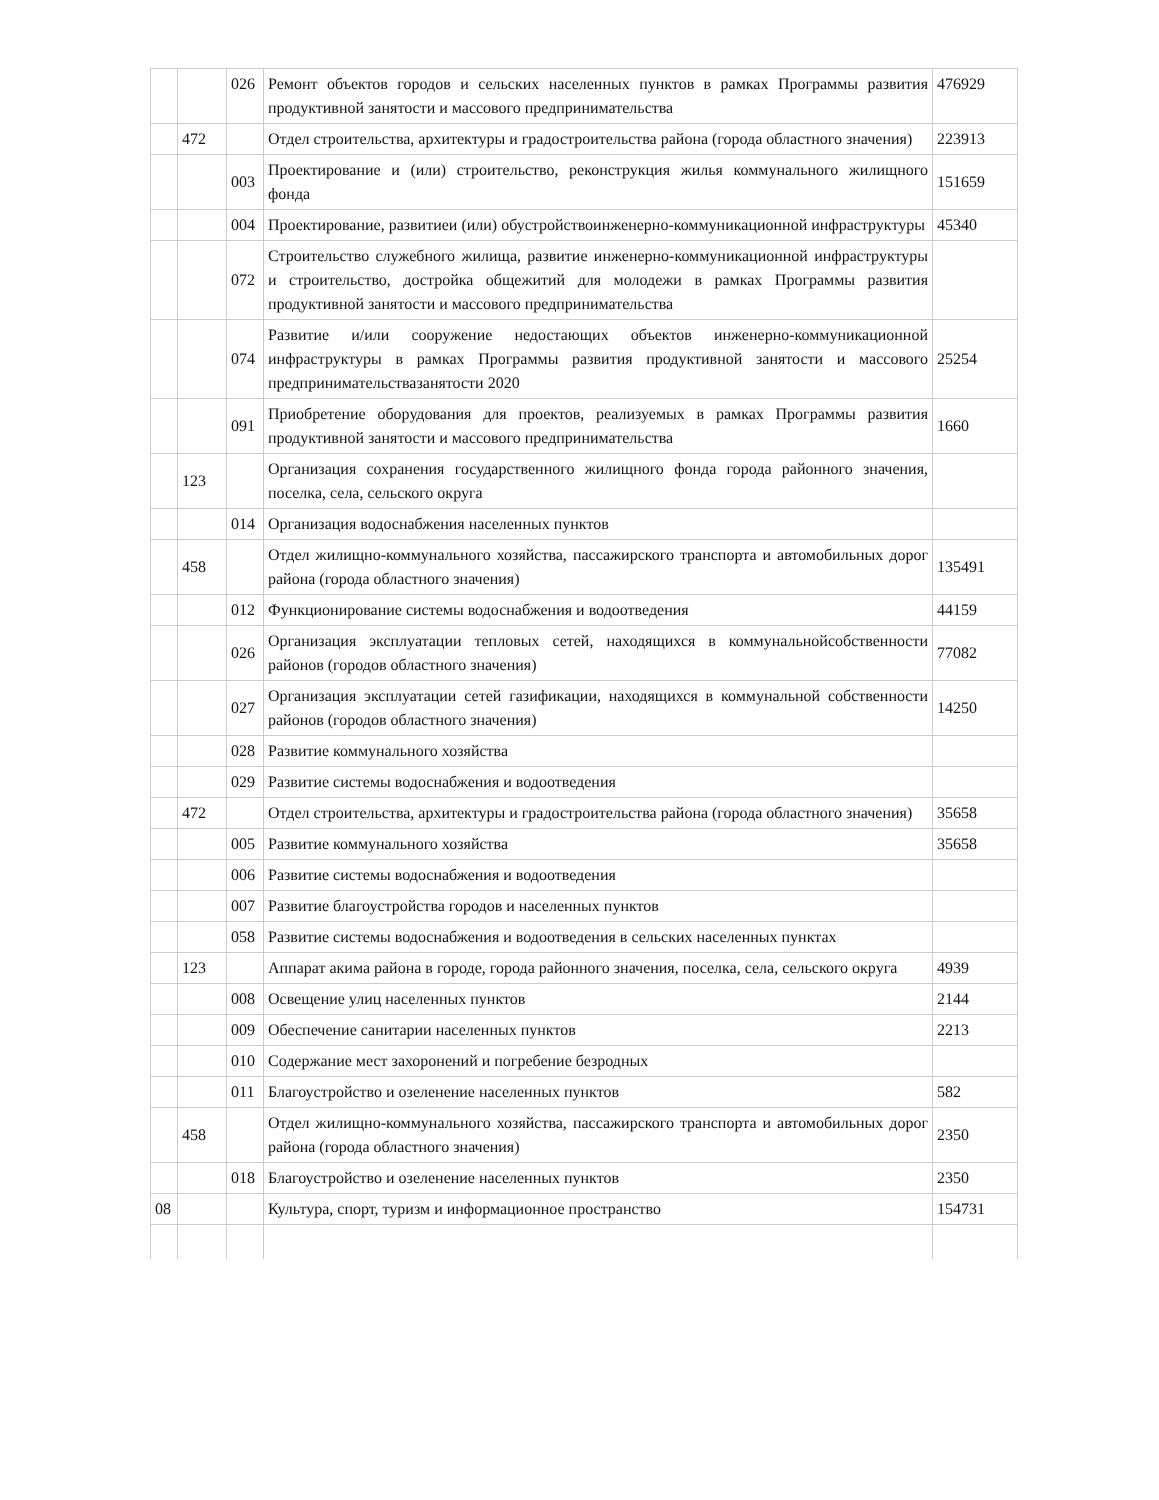| | | 026 | Ремонт объектов городов и сельских населенных пунктов в рамках Программы развития продуктивной занятости и массового предпринимательства | 476929 |
| | 472 | | Отдел строительства, архитектуры и градостроительства района (города областного значения) | 223913 |
| | | 003 | Проектирование и (или) строительство, реконструкция жилья коммунального жилищного фонда | 151659 |
| | | 004 | Проектирование, развитиеи (или) обустройствоинженерно-коммуникационной инфраструктуры | 45340 |
| | | 072 | Строительство служебного жилища, развитие инженерно-коммуникационной инфраструктуры и строительство, достройка общежитий для молодежи в рамках Программы развития продуктивной занятости и массового предпринимательства | |
| | | 074 | Развитие и/или сооружение недостающих объектов инженерно-коммуникационной инфраструктуры в рамках Программы развития продуктивной занятости и массового предпринимательствазанятости 2020 | 25254 |
| | | 091 | Приобретение оборудования для проектов, реализуемых в рамках Программы развития продуктивной занятости и массового предпринимательства | 1660 |
| | 123 | | Организация сохранения государственного жилищного фонда города районного значения, поселка, села, сельского округа | |
| | | 014 | Организация водоснабжения населенных пунктов | |
| | 458 | | Отдел жилищно-коммунального хозяйства, пассажирского транспорта и автомобильных дорог района (города областного значения) | 135491 |
| | | 012 | Функционирование системы водоснабжения и водоотведения | 44159 |
| | | 026 | Организация эксплуатации тепловых сетей, находящихся в коммунальнойсобственности районов (городов областного значения) | 77082 |
| | | 027 | Организация эксплуатации сетей газификации, находящихся в коммунальной собственности районов (городов областного значения) | 14250 |
| | | 028 | Развитие коммунального хозяйства | |
| | | 029 | Развитие системы водоснабжения и водоотведения | |
| | 472 | | Отдел строительства, архитектуры и градостроительства района (города областного значения) | 35658 |
| | | 005 | Развитие коммунального хозяйства | 35658 |
| | | 006 | Развитие системы водоснабжения и водоотведения | |
| | | 007 | Развитие благоустройства городов и населенных пунктов | |
| | | 058 | Развитие системы водоснабжения и водоотведения в сельских населенных пунктах | |
| | 123 | | Аппарат акима района в городе, города районного значения, поселка, села, сельского округа | 4939 |
| | | 008 | Освещение улиц населенных пунктов | 2144 |
| | | 009 | Обеспечение санитарии населенных пунктов | 2213 |
| | | 010 | Содержание мест захоронений и погребение безродных | |
| | | 011 | Благоустройство и озеленение населенных пунктов | 582 |
| | 458 | | Отдел жилищно-коммунального хозяйства, пассажирского транспорта и автомобильных дорог района (города областного значения) | 2350 |
| | | 018 | Благоустройство и озеленение населенных пунктов | 2350 |
| 08 | | | Культура, спорт, туризм и информационное пространство | 154731 |